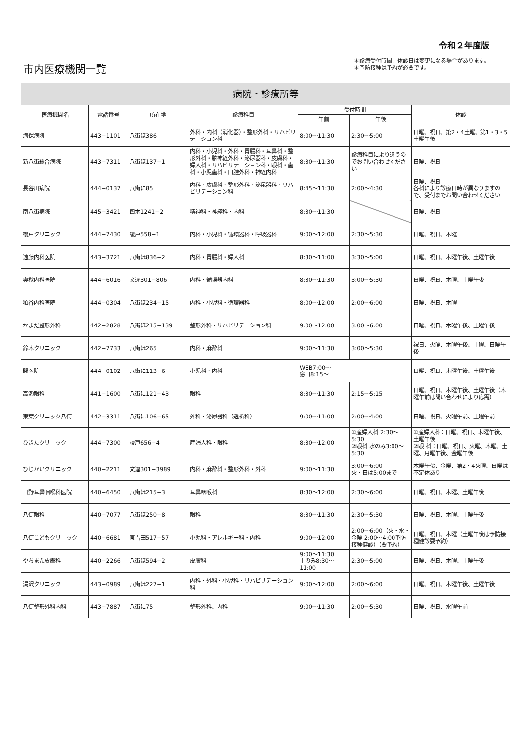令和２年度版
市内医療機関一覧
＊診療受付時間、休診日は変更になる場合があります。
＊予防接種は予約が必要です。
| 病院・診療所等 | | | | | | |
| --- | --- | --- | --- | --- | --- | --- |
| 医療機関名 | 電話番号 | 所在地 | 診療科目 | 受付時間 | | 休診 |
| | | | | 午前 | 午後 | |
| 海保病院 | 443−1101 | 八街ほ386 | 外科・内科（消化器）・整形外科・リハビリテーション科 | 8:00〜11:30 | 2:30〜5:00 | 日曜、祝日、第2・4土曜、第1・3・5土曜午後 |
| 新八街総合病院 | 443−7311 | 八街ほ137−1 | 内科・小児科・外科・胃腸科・耳鼻科・整形外科・脳神経外科・泌尿器科・皮膚科・婦人科・リハビリテーション科・眼科・歯科・小児歯科・口腔外科・神経内科 | 8:30〜11:30 | 診療科目により違うのでお問い合わせください | 日曜、祝日 |
| 長谷川病院 | 444−0137 | 八街に85 | 内科・皮膚科・整形外科・泌尿器科・リハビリテーション科 | 8:45〜11:30 | 2:00〜4:30 | 日曜、祝日 各科により診療日時が異なりますので、受付までお問い合わせください |
| 南八街病院 | 445−3421 | 四木1241−2 | 精神科・神経科・内科 | 8:30〜11:30 | | 日曜、祝日 |
| 榎戸クリニック | 444−7430 | 榎戸558−1 | 内科・小児科・循環器科・呼吸器科 | 9:00〜12:00 | 2:30〜5:30 | 日曜、祝日、木曜 |
| 遠藤内科医院 | 443−3721 | 八街ほ836−2 | 内科・胃腸科・婦人科 | 8:30〜11:00 | 3:30〜5:00 | 日曜、祝日、木曜午後、土曜午後 |
| 奥秋内科医院 | 444−6016 | 文違301−806 | 内科・循環器内科 | 8:30〜11:30 | 3:00〜5:30 | 日曜、祝日、木曜、土曜午後 |
| 粕谷内科医院 | 444−0304 | 八街ほ234−15 | 内科・小児科・循環器科 | 8:00〜12:00 | 2:00〜6:00 | 日曜、祝日、木曜 |
| かまだ整形外科 | 442−2828 | 八街ほ215−139 | 整形外科・リハビリテーション科 | 9:00〜12:00 | 3:00〜6:00 | 日曜、祝日、木曜午後、土曜午後 |
| 鈴木クリニック | 442−7733 | 八街ほ265 | 内科・麻酔科 | 9:00〜11:30 | 3:00〜5:30 | 祝日、火曜、木曜午後、土曜、日曜午後 |
| 関医院 | 444−0102 | 八街に113−6 | 小児科・内科 | WEB7:00〜 窓口8:15〜 | | 日曜、祝日、木曜午後、土曜午後 |
| 高瀬眼科 | 441−1600 | 八街に121−43 | 眼科 | 8:30〜11:30 | 2:15〜5:15 | 日曜、祝日、木曜午後、土曜午後（木曜午前は問い合わせにより応需） |
| 東葉クリニック八街 | 442−3311 | 八街に106−65 | 外科・泌尿器科（透析科） | 9:00〜11:00 | 2:00〜4:00 | 日曜、祝日、火曜午前、土曜午前 |
| ひきたクリニック | 444−7300 | 榎戸656−4 | 産婦人科・眼科 | 8:30〜12:00 | ①産婦人科 2:30〜5:30 ②眼科 水のみ3:00〜5:30 | ①産婦人科：日曜、祝日、木曜午後、土曜午後 ②眼 科：日曜、祝日、火曜、木曜、土曜、月曜午後、金曜午後 |
| ひじかいクリニック | 440−2211 | 文違301−3989 | 内科・麻酔科・整形外科・外科 | 9:00〜11:30 | 3:00〜6:00 火・日は5:00まで | 木曜午後、金曜、第2・4火曜、日曜は不定休あり |
| 日野耳鼻咽喉科医院 | 440−6450 | 八街ほ215−3 | 耳鼻咽喉科 | 8:30〜12:00 | 2:30〜6:00 | 日曜、祝日、木曜、土曜午後 |
| 八街眼科 | 440−7077 | 八街ほ250−8 | 眼科 | 8:30〜11:30 | 2:30〜5:30 | 日曜、祝日、木曜、土曜午後 |
| 八街こどもクリニック | 440−6681 | 東吉田517−57 | 小児科・アレルギー科・内科 | 9:00〜12:00 | 2:00〜6:00（火・水・金曜 2:00〜4:00予防接種健診）（要予約） | 日曜、祝日、木曜（土曜午後は予防接種健診要予約） |
| やちまた皮膚科 | 440−2266 | 八街ほ594−2 | 皮膚科 | 9:00〜11:30 土のみ8:30〜11:00 | 2:30〜5:00 | 日曜、祝日、木曜、土曜午後 |
| 湯沢クリニック | 443−0989 | 八街ほ227−1 | 内科・外科・小児科・リハビリテーション科 | 9:00〜12:00 | 2:00〜6:00 | 日曜、祝日、木曜午後、土曜午後 |
| 八街整形外科内科 | 443−7887 | 八街に75 | 整形外科、内科 | 9:00〜11:30 | 2:00〜5:30 | 日曜、祝日、水曜午前 |